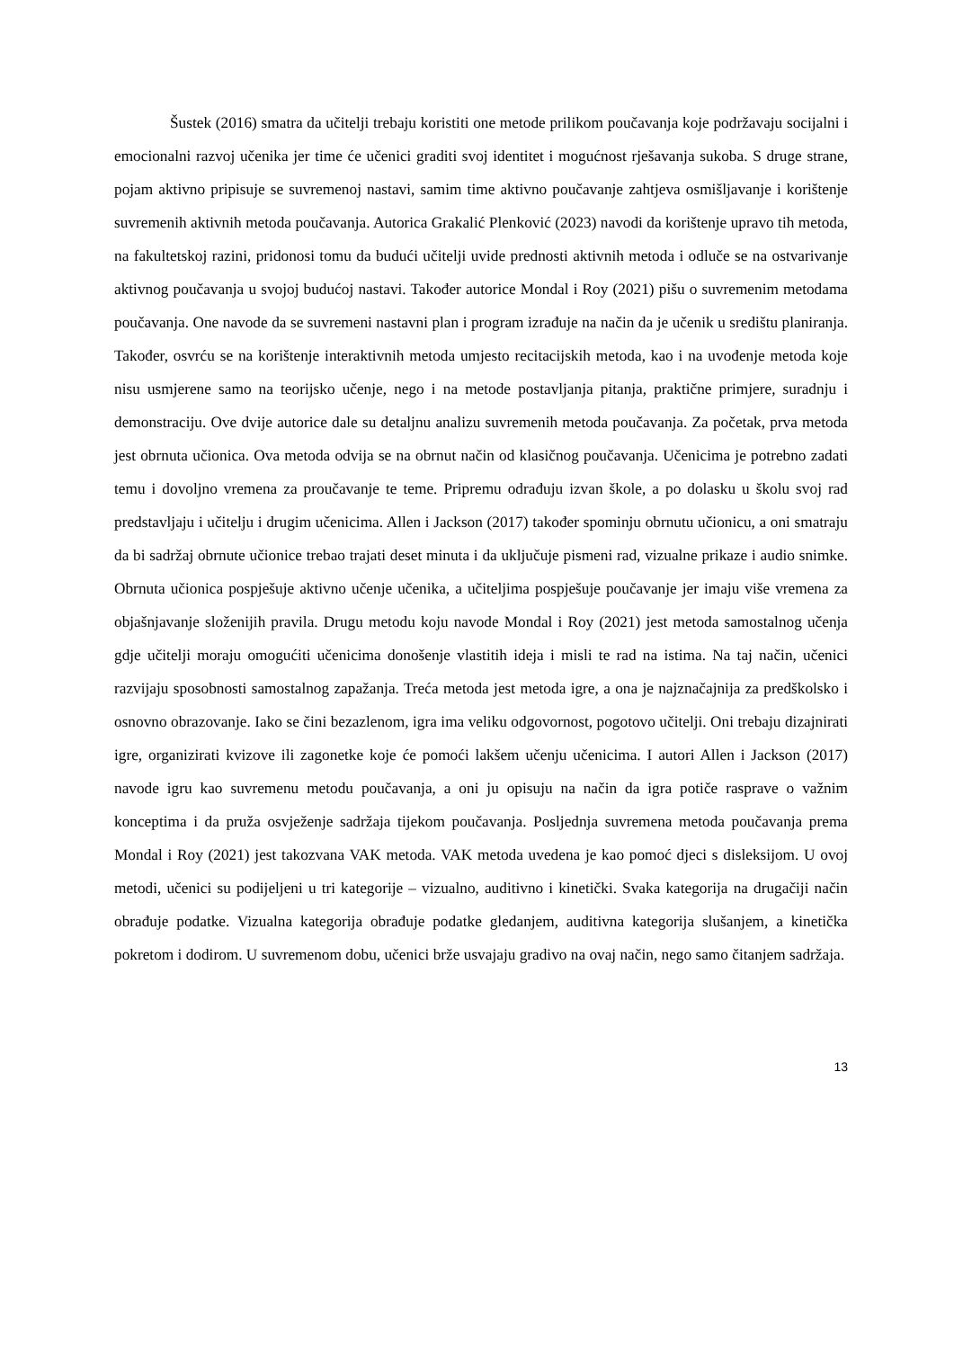Šustek (2016) smatra da učitelji trebaju koristiti one metode prilikom poučavanja koje podržavaju socijalni i emocionalni razvoj učenika jer time će učenici graditi svoj identitet i mogućnost rješavanja sukoba. S druge strane, pojam aktivno pripisuje se suvremenoj nastavi, samim time aktivno poučavanje zahtjeva osmišljavanje i korištenje suvremenih aktivnih metoda poučavanja. Autorica Grakalić Plenković (2023) navodi da korištenje upravo tih metoda, na fakultetskoj razini, pridonosi tomu da budući učitelji uvide prednosti aktivnih metoda i odluče se na ostvarivanje aktivnog poučavanja u svojoj budućoj nastavi. Također autorice Mondal i Roy (2021) pišu o suvremenim metodama poučavanja. One navode da se suvremeni nastavni plan i program izrađuje na način da je učenik u središtu planiranja. Također, osvrću se na korištenje interaktivnih metoda umjesto recitacijskih metoda, kao i na uvođenje metoda koje nisu usmjerene samo na teorijsko učenje, nego i na metode postavljanja pitanja, praktične primjere, suradnju i demonstraciju. Ove dvije autorice dale su detaljnu analizu suvremenih metoda poučavanja. Za početak, prva metoda jest obrnuta učionica. Ova metoda odvija se na obrnut način od klasičnog poučavanja. Učenicima je potrebno zadati temu i dovoljno vremena za proučavanje te teme. Pripremu odrađuju izvan škole, a po dolasku u školu svoj rad predstavljaju i učitelju i drugim učenicima. Allen i Jackson (2017) također spominju obrnutu učionicu, a oni smatraju da bi sadržaj obrnute učionice trebao trajati deset minuta i da uključuje pismeni rad, vizualne prikaze i audio snimke. Obrnuta učionica pospješuje aktivno učenje učenika, a učiteljima pospješuje poučavanje jer imaju više vremena za objašnjavanje složenijih pravila. Drugu metodu koju navode Mondal i Roy (2021) jest metoda samostalnog učenja gdje učitelji moraju omogućiti učenicima donošenje vlastitih ideja i misli te rad na istima. Na taj način, učenici razvijaju sposobnosti samostalnog zapažanja. Treća metoda jest metoda igre, a ona je najznačajnija za predškolsko i osnovno obrazovanje. Iako se čini bezazlenom, igra ima veliku odgovornost, pogotovo učitelji. Oni trebaju dizajnirati igre, organizirati kvizove ili zagonetke koje će pomoći lakšem učenju učenicima. I autori Allen i Jackson (2017) navode igru kao suvremenu metodu poučavanja, a oni ju opisuju na način da igra potiče rasprave o važnim konceptima i da pruža osvježenje sadržaja tijekom poučavanja. Posljednja suvremena metoda poučavanja prema Mondal i Roy (2021) jest takozvana VAK metoda. VAK metoda uvedena je kao pomoć djeci s disleksijom. U ovoj metodi, učenici su podijeljeni u tri kategorije – vizualno, auditivno i kinetički. Svaka kategorija na drugačiji način obrađuje podatke. Vizualna kategorija obrađuje podatke gledanjem, auditivna kategorija slušanjem, a kinetička pokretom i dodirom. U suvremenom dobu, učenici brže usvajaju gradivo na ovaj način, nego samo čitanjem sadržaja.
13